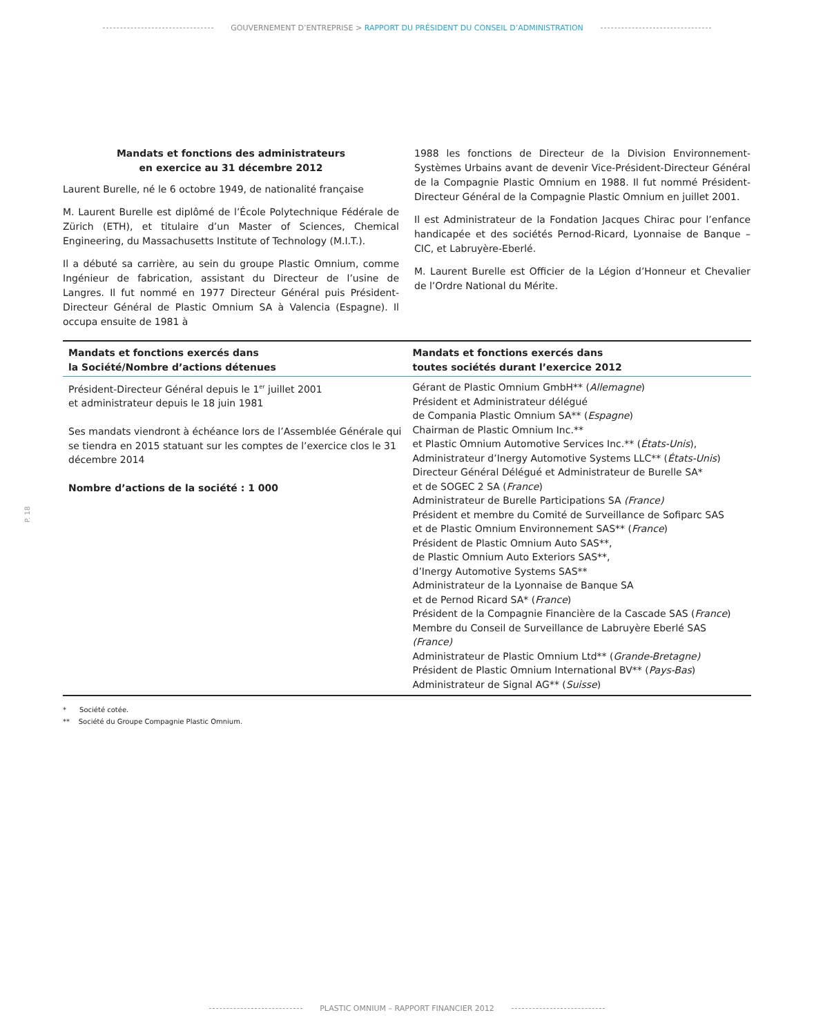GOUVERNEMENT D’ENTREPRISE > RAPPORT DU PRÉSIDENT DU CONSEIL D’ADMINISTRATION
Mandats et fonctions des administrateurs
en exercice au 31 décembre 2012
Laurent Burelle, né le 6 octobre 1949, de nationalité française
M. Laurent Burelle est diplômé de l’École Polytechnique Fédérale de Zürich (ETH), et titulaire d’un Master of Sciences, Chemical Engineering, du Massachusetts Institute of Technology (M.I.T.).
Il a débuté sa carrière, au sein du groupe Plastic Omnium, comme Ingénieur de fabrication, assistant du Directeur de l’usine de Langres. Il fut nommé en 1977 Directeur Général puis Président-Directeur Général de Plastic Omnium SA à Valencia (Espagne). Il occupa ensuite de 1981 à
1988 les fonctions de Directeur de la Division Environnement-Systèmes Urbains avant de devenir Vice-Président-Directeur Général de la Compagnie Plastic Omnium en 1988. Il fut nommé Président-Directeur Général de la Compagnie Plastic Omnium en juillet 2001.
Il est Administrateur de la Fondation Jacques Chirac pour l’enfance handicapée et des sociétés Pernod-Ricard, Lyonnaise de Banque – CIC, et Labruyère-Eberlé.
M. Laurent Burelle est Officier de la Légion d’Honneur et Chevalier de l’Ordre National du Mérite.
| Mandats et fonctions exercés dans la Société/Nombre d’actions détenues | Mandats et fonctions exercés dans toutes sociétés durant l’exercice 2012 |
| --- | --- |
| Président-Directeur Général depuis le 1<sup>er</sup> juillet 2001 et administrateur depuis le 18 juin 1981 Ses mandats viendront à échéance lors de l’Assemblée Générale qui se tiendra en 2015 statuant sur les comptes de l’exercice clos le 31 décembre 2014 Nombre d’actions de la société : 1 000 | Gérant de Plastic Omnium GmbH** ( Allemagne ) Président et Administrateur délégué de Compania Plastic Omnium SA** ( Espagne ) Chairman de Plastic Omnium Inc.** et Plastic Omnium Automotive Services Inc.** ( États-Unis ), Administrateur d’Inergy Automotive Systems LLC** ( États-Unis ) Directeur Général Délégué et Administrateur de Burelle SA* et de SOGEC 2 SA ( France ) Administrateur de Burelle Participations SA (France) Président et membre du Comité de Surveillance de Sofiparc SAS et de Plastic Omnium Environnement SAS** ( France ) Président de Plastic Omnium Auto SAS**, de Plastic Omnium Auto Exteriors SAS**, d’Inergy Automotive Systems SAS** Administrateur de la Lyonnaise de Banque SA et de Pernod Ricard SA* ( France ) Président de la Compagnie Financière de la Cascade SAS ( France ) Membre du Conseil de Surveillance de Labruyère Eberlé SAS (France) Administrateur de Plastic Omnium Ltd** ( Grande-Bretagne) Président de Plastic Omnium International BV** ( Pays-Bas ) Administrateur de Signal AG** ( Suisse ) |
* Société cotée.
** Société du Groupe Compagnie Plastic Omnium.
P. 18
PLASTIC OMNIUM – RAPPORT FINANCIER 2012